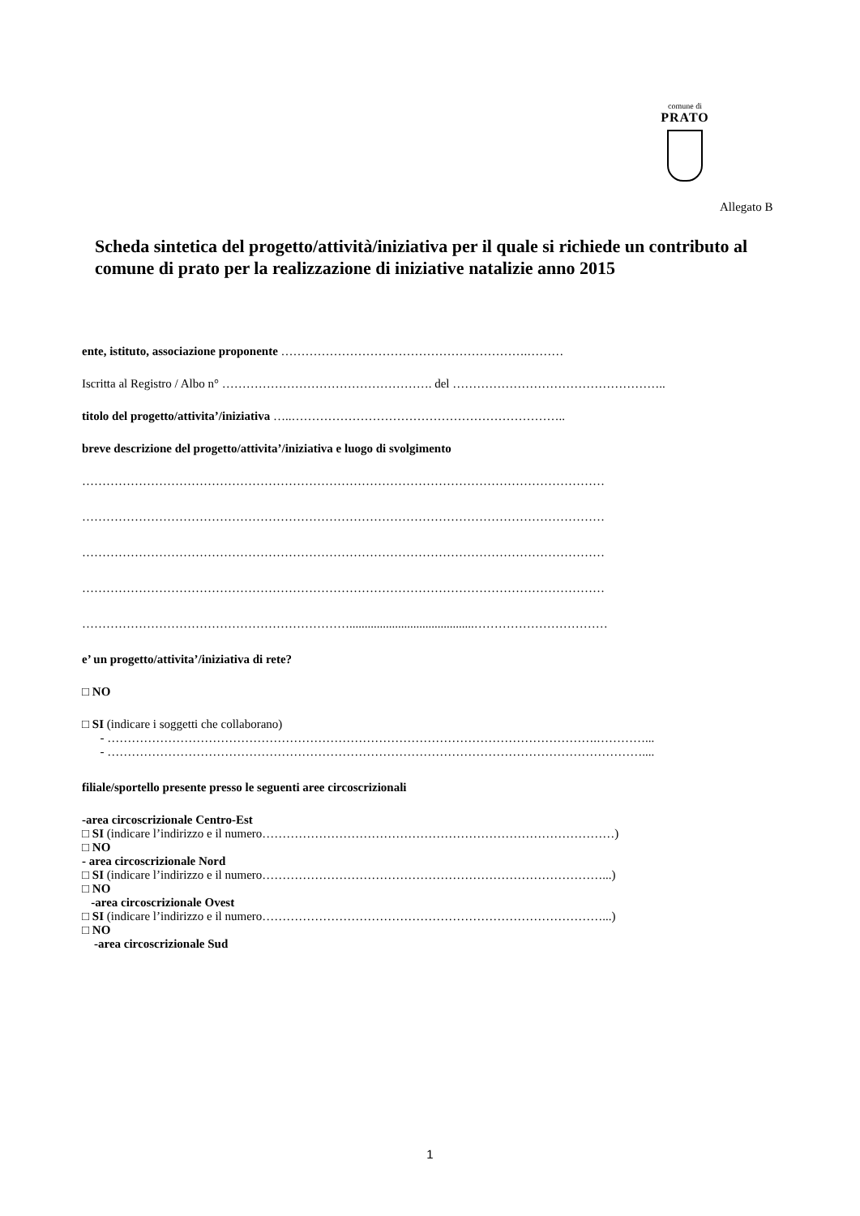comune di
PRATO
Allegato B
Scheda sintetica del progetto/attività/iniziativa per il quale si richiede un contributo al comune di prato per la realizzazione di iniziative natalizie anno 2015
ente, istituto, associazione proponente …………………………………………………….………
Iscritta al Registro / Albo n° ……………………………………………. del ……………………………………………..
titolo del progetto/attivita’/iniziativa …..…………………………………………………………..
breve descrizione del progetto/attivita’/iniziativa e luogo di svolgimento
…………………………………………………………………………………………………………………
…………………………………………………………………………………………………………………
…………………………………………………………………………………………………………………
…………………………………………………………………………………………………………………
………………………………………………………….........................................……………………………
e’ un progetto/attivita’/iniziativa di rete?
□ NO
□ SI (indicare i soggetti che collaborano)
- ………………………………………………………………………………………………………….…………...
- ……………………………………………………………………………………………………………………....
filiale/sportello presente presso le seguenti aree circoscrizionali
-area circoscrizionale Centro-Est
□ SI (indicare l’indirizzo e il numero……………………………………………………………………………)
□ NO
- area circoscrizionale Nord
□ SI (indicare l’indirizzo e il numero…………………………………………………………………………...)
□ NO
-area circoscrizionale Ovest
□ SI (indicare l’indirizzo e il numero…………………………………………………………………………...)
□ NO
-area circoscrizionale Sud
1